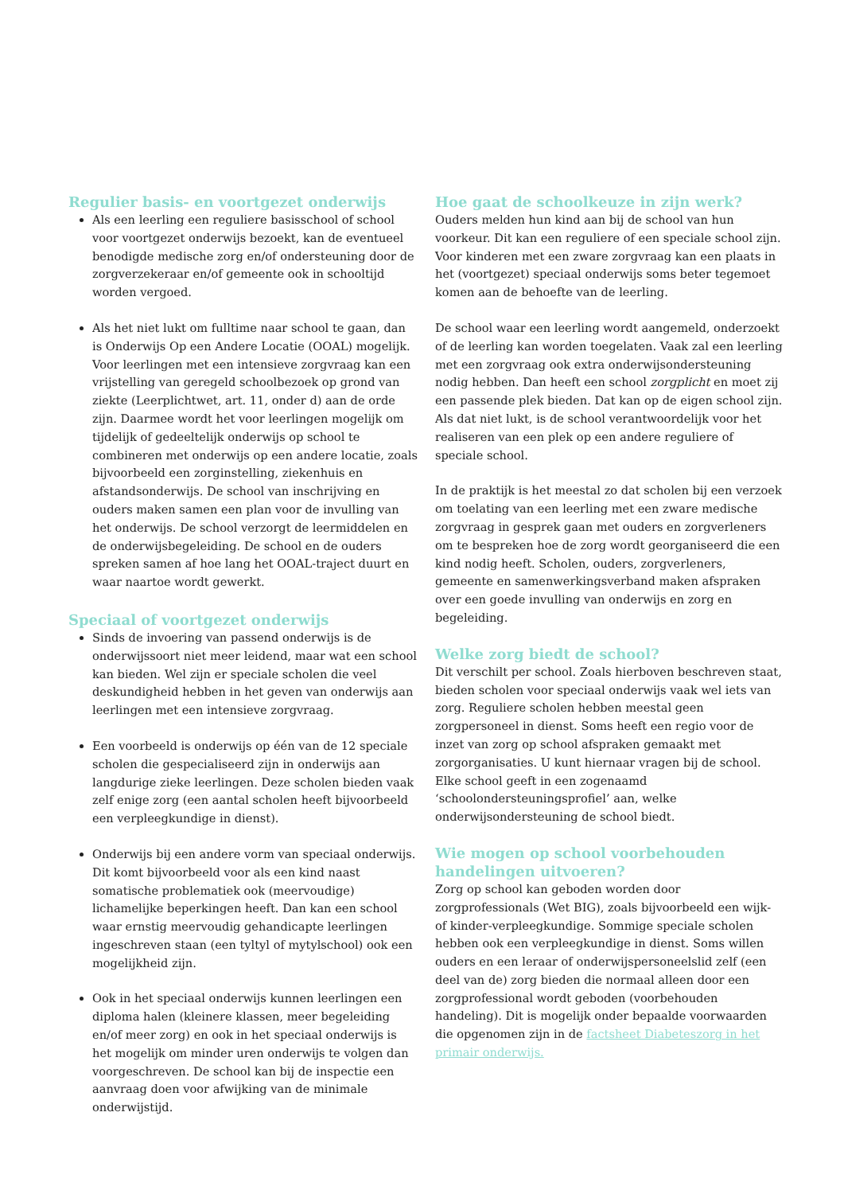Regulier basis- en voortgezet onderwijs
Als een leerling een reguliere basisschool of school voor voortgezet onderwijs bezoekt, kan de eventueel benodigde medische zorg en/of ondersteuning door de zorgverzekeraar en/of gemeente ook in schooltijd worden vergoed.
Als het niet lukt om fulltime naar school te gaan, dan is Onderwijs Op een Andere Locatie (OOAL) mogelijk. Voor leerlingen met een intensieve zorgvraag kan een vrijstelling van geregeld schoolbezoek op grond van ziekte (Leerplichtwet, art. 11, onder d) aan de orde zijn. Daarmee wordt het voor leerlingen mogelijk om tijdelijk of gedeeltelijk onderwijs op school te combineren met onderwijs op een andere locatie, zoals bijvoorbeeld een zorginstelling, ziekenhuis en afstandsonderwijs. De school van inschrijving en ouders maken samen een plan voor de invulling van het onderwijs. De school verzorgt de leermiddelen en de onderwijsbegeleiding. De school en de ouders spreken samen af hoe lang het OOAL-traject duurt en waar naartoe wordt gewerkt.
Speciaal of voortgezet onderwijs
Sinds de invoering van passend onderwijs is de onderwijssoort niet meer leidend, maar wat een school kan bieden. Wel zijn er speciale scholen die veel deskundigheid hebben in het geven van onderwijs aan leerlingen met een intensieve zorgvraag.
Een voorbeeld is onderwijs op één van de 12 speciale scholen die gespecialiseerd zijn in onderwijs aan langdurige zieke leerlingen. Deze scholen bieden vaak zelf enige zorg (een aantal scholen heeft bijvoorbeeld een verpleegkundige in dienst).
Onderwijs bij een andere vorm van speciaal onderwijs. Dit komt bijvoorbeeld voor als een kind naast somatische problematiek ook (meervoudige) lichamelijke beperkingen heeft. Dan kan een school waar ernstig meervoudig gehandicapte leerlingen ingeschreven staan (een tyltyl of mytylschool) ook een mogelijkheid zijn.
Ook in het speciaal onderwijs kunnen leerlingen een diploma halen (kleinere klassen, meer begeleiding en/of meer zorg) en ook in het speciaal onderwijs is het mogelijk om minder uren onderwijs te volgen dan voorgeschreven. De school kan bij de inspectie een aanvraag doen voor afwijking van de minimale onderwijstijd.
Hoe gaat de schoolkeuze in zijn werk?
Ouders melden hun kind aan bij de school van hun voorkeur. Dit kan een reguliere of een speciale school zijn. Voor kinderen met een zware zorgvraag kan een plaats in het (voortgezet) speciaal onderwijs soms beter tegemoet komen aan de behoefte van de leerling.
De school waar een leerling wordt aangemeld, onderzoekt of de leerling kan worden toegelaten. Vaak zal een leerling met een zorgvraag ook extra onderwijsondersteuning nodig hebben. Dan heeft een school zorgplicht en moet zij een passende plek bieden. Dat kan op de eigen school zijn. Als dat niet lukt, is de school verantwoordelijk voor het realiseren van een plek op een andere reguliere of speciale school.
In de praktijk is het meestal zo dat scholen bij een verzoek om toelating van een leerling met een zware medische zorgvraag in gesprek gaan met ouders en zorgverleners om te bespreken hoe de zorg wordt georganiseerd die een kind nodig heeft. Scholen, ouders, zorgverleners, gemeente en samenwerkingsverband maken afspraken over een goede invulling van onderwijs en zorg en begeleiding.
Welke zorg biedt de school?
Dit verschilt per school. Zoals hierboven beschreven staat, bieden scholen voor speciaal onderwijs vaak wel iets van zorg. Reguliere scholen hebben meestal geen zorgpersoneel in dienst. Soms heeft een regio voor de inzet van zorg op school afspraken gemaakt met zorgorganisaties. U kunt hiernaar vragen bij de school. Elke school geeft in een zogenaamd ‘schoolondersteuningsprofiel’ aan, welke onderwijsondersteuning de school biedt.
Wie mogen op school voorbehouden handelingen uitvoeren?
Zorg op school kan geboden worden door zorgprofessionals (Wet BIG), zoals bijvoorbeeld een wijk- of kinder-verpleegkundige. Sommige speciale scholen hebben ook een verpleegkundige in dienst. Soms willen ouders en een leraar of onderwijspersoneelslid zelf (een deel van de) zorg bieden die normaal alleen door een zorgprofessional wordt geboden (voorbehouden handeling). Dit is mogelijk onder bepaalde voorwaarden die opgenomen zijn in de factsheet Diabeteszorg in het primair onderwijs.